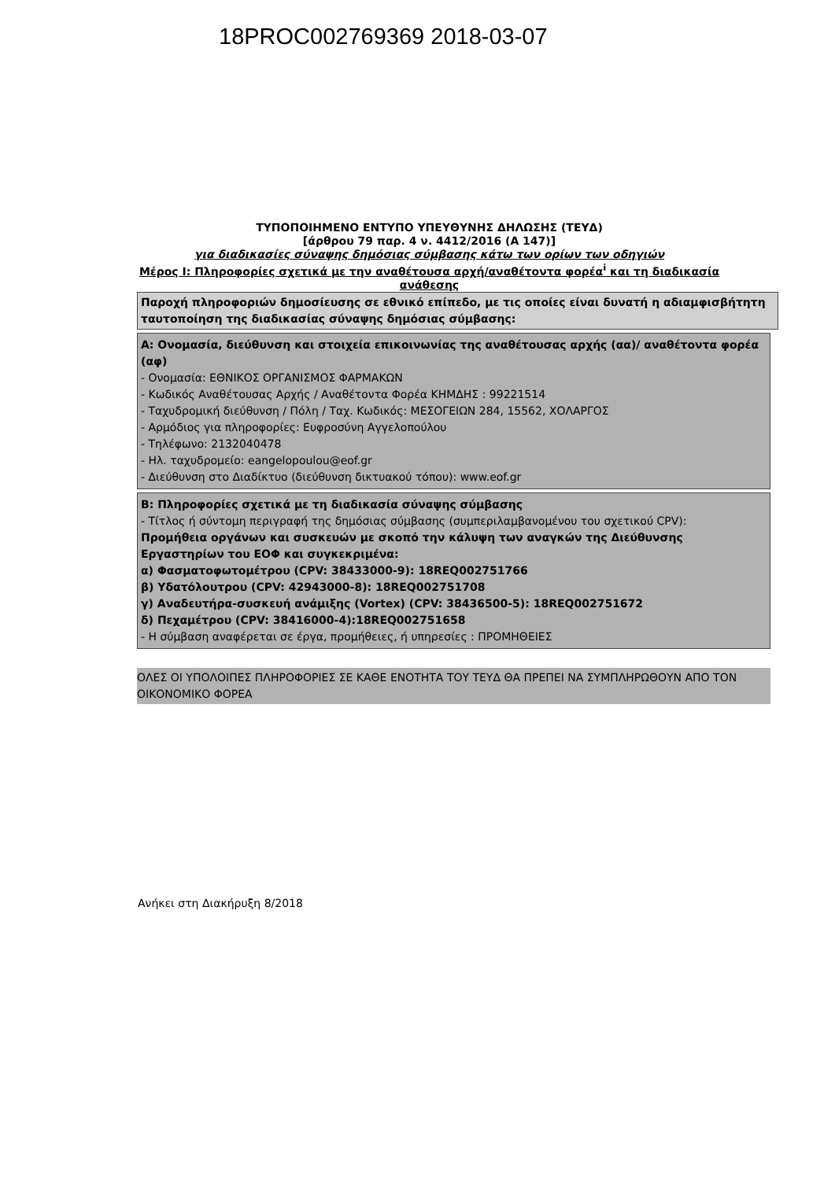18PROC002769369 2018-03-07
ΤΥΠΟΠΟΙΗΜΕΝΟ ΕΝΤΥΠΟ ΥΠΕΥΘΥΝΗΣ ΔΗΛΩΣΗΣ (ΤΕΥΔ)
[άρθρου 79 παρ. 4 ν. 4412/2016 (Α 147)]
για διαδικασίες σύναψης δημόσιας σύμβασης κάτω των ορίων των οδηγιών
Μέρος Ι: Πληροφορίες σχετικά με την αναθέτουσα αρχή/αναθέτοντα φορέα<sup>i</sup> και τη διαδικασία ανάθεσης
Παροχή πληροφοριών δημοσίευσης σε εθνικό επίπεδο, με τις οποίες είναι δυνατή η αδιαμφισβήτητη ταυτοποίηση της διαδικασίας σύναψης δημόσιας σύμβασης:
Α: Ονομασία, διεύθυνση και στοιχεία επικοινωνίας της αναθέτουσας αρχής (αα)/ αναθέτοντα φορέα (αφ)
- Ονομασία: ΕΘΝΙΚΟΣ ΟΡΓΑΝΙΣΜΟΣ ΦΑΡΜΑΚΩΝ
- Κωδικός Αναθέτουσας Αρχής / Αναθέτοντα Φορέα ΚΗΜΔΗΣ : 99221514
- Ταχυδρομική διεύθυνση / Πόλη / Ταχ. Κωδικός: ΜΕΣΟΓΕΙΩΝ 284, 15562, ΧΟΛΑΡΓΟΣ
- Αρμόδιος για πληροφορίες: Ευφροσύνη Αγγελοπούλου
- Τηλέφωνο: 2132040478
- Ηλ. ταχυδρομείο: eangelopoulou@eof.gr
- Διεύθυνση στο Διαδίκτυο (διεύθυνση δικτυακού τόπου): www.eof.gr
Β: Πληροφορίες σχετικά με τη διαδικασία σύναψης σύμβασης
- Τίτλος ή σύντομη περιγραφή της δημόσιας σύμβασης (συμπεριλαμβανομένου του σχετικού CPV):
Προμήθεια οργάνων και συσκευών με σκοπό την κάλυψη των αναγκών της Διεύθυνσης Εργαστηρίων του ΕΟΦ και συγκεκριμένα:
α) Φασματοφωτομέτρου (CPV: 38433000-9): 18REQ002751766
β) Υδατόλουτρου (CPV: 42943000-8): 18REQ002751708
γ) Αναδευτήρα-συσκευή ανάμιξης (Vortex) (CPV: 38436500-5): 18REQ002751672
δ) Πεχαμέτρου (CPV: 38416000-4):18REQ002751658
- Η σύμβαση αναφέρεται σε έργα, προμήθειες, ή υπηρεσίες : ΠΡΟΜΗΘΕΙΕΣ
ΟΛΕΣ ΟΙ ΥΠΟΛΟΙΠΕΣ ΠΛΗΡΟΦΟΡΙΕΣ ΣΕ ΚΑΘΕ ΕΝΟΤΗΤΑ ΤΟΥ ΤΕΥΔ ΘΑ ΠΡΕΠΕΙ ΝΑ ΣΥΜΠΛΗΡΩΘΟΥΝ ΑΠΟ ΤΟΝ ΟΙΚΟΝΟΜΙΚΟ ΦΟΡΕΑ
Ανήκει στη Διακήρυξη 8/2018